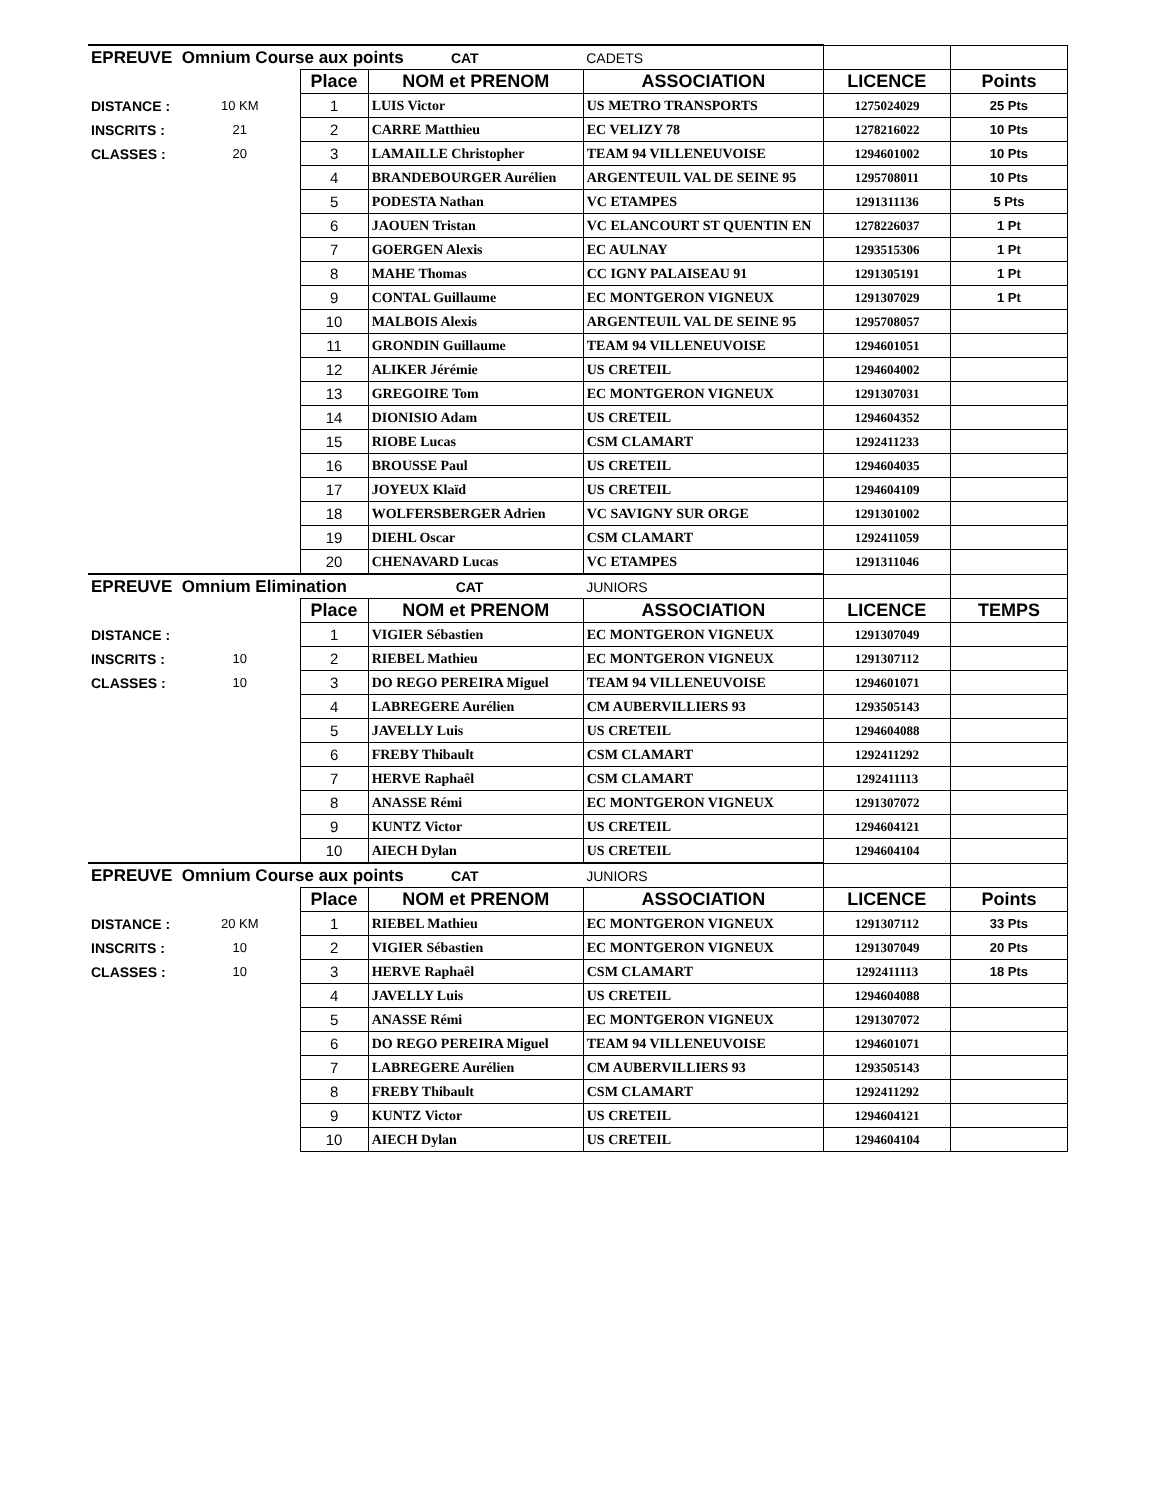| EPREUVE Omnium Course aux points CAT | | | | CADETS | | |
| | | Place | NOM et PRENOM | ASSOCIATION | LICENCE | Points |
| DISTANCE : | 10 KM | 1 | LUIS Victor | US METRO TRANSPORTS | 1275024029 | 25 Pts |
| INSCRITS : | 21 | 2 | CARRE Matthieu | EC VELIZY 78 | 1278216022 | 10 Pts |
| CLASSES : | 20 | 3 | LAMAILLE Christopher | TEAM 94 VILLENEUVOISE | 1294601002 | 10 Pts |
| | | 4 | BRANDEBOURGER Aurélien | ARGENTEUIL VAL DE SEINE 95 | 1295708011 | 10 Pts |
| | | 5 | PODESTA Nathan | VC ETAMPES | 1291311136 | 5 Pts |
| | | 6 | JAOUEN Tristan | VC ELANCOURT ST QUENTIN EN | 1278226037 | 1 Pt |
| | | 7 | GOERGEN Alexis | EC AULNAY | 1293515306 | 1 Pt |
| | | 8 | MAHE Thomas | CC IGNY PALAISEAU 91 | 1291305191 | 1 Pt |
| | | 9 | CONTAL Guillaume | EC MONTGERON VIGNEUX | 1291307029 | 1 Pt |
| | | 10 | MALBOIS Alexis | ARGENTEUIL VAL DE SEINE 95 | 1295708057 | |
| | | 11 | GRONDIN Guillaume | TEAM 94 VILLENEUVOISE | 1294601051 | |
| | | 12 | ALIKER Jérémie | US CRETEIL | 1294604002 | |
| | | 13 | GREGOIRE Tom | EC MONTGERON VIGNEUX | 1291307031 | |
| | | 14 | DIONISIO Adam | US CRETEIL | 1294604352 | |
| | | 15 | RIOBE Lucas | CSM CLAMART | 1292411233 | |
| | | 16 | BROUSSE Paul | US CRETEIL | 1294604035 | |
| | | 17 | JOYEUX Klaïd | US CRETEIL | 1294604109 | |
| | | 18 | WOLFERSBERGER Adrien | VC SAVIGNY SUR ORGE | 1291301002 | |
| | | 19 | DIEHL Oscar | CSM CLAMART | 1292411059 | |
| | | 20 | CHENAVARD Lucas | VC ETAMPES | 1291311046 | |
| EPREUVE Omnium Elimination CAT | | | | JUNIORS | | |
| | | Place | NOM et PRENOM | ASSOCIATION | LICENCE | TEMPS |
| DISTANCE : | | 1 | VIGIER Sébastien | EC MONTGERON VIGNEUX | 1291307049 | |
| INSCRITS : | 10 | 2 | RIEBEL Mathieu | EC MONTGERON VIGNEUX | 1291307112 | |
| CLASSES : | 10 | 3 | DO REGO PEREIRA Miguel | TEAM 94 VILLENEUVOISE | 1294601071 | |
| | | 4 | LABREGERE Aurélien | CM AUBERVILLIERS 93 | 1293505143 | |
| | | 5 | JAVELLY Luis | US CRETEIL | 1294604088 | |
| | | 6 | FREBY Thibault | CSM CLAMART | 1292411292 | |
| | | 7 | HERVE Raphaêl | CSM CLAMART | 1292411113 | |
| | | 8 | ANASSE Rémi | EC MONTGERON VIGNEUX | 1291307072 | |
| | | 9 | KUNTZ Victor | US CRETEIL | 1294604121 | |
| | | 10 | AIECH Dylan | US CRETEIL | 1294604104 | |
| EPREUVE Omnium Course aux points CAT | | | | JUNIORS | | |
| | | Place | NOM et PRENOM | ASSOCIATION | LICENCE | Points |
| DISTANCE : | 20 KM | 1 | RIEBEL Mathieu | EC MONTGERON VIGNEUX | 1291307112 | 33 Pts |
| INSCRITS : | 10 | 2 | VIGIER Sébastien | EC MONTGERON VIGNEUX | 1291307049 | 20 Pts |
| CLASSES : | 10 | 3 | HERVE Raphaêl | CSM CLAMART | 1292411113 | 18 Pts |
| | | 4 | JAVELLY Luis | US CRETEIL | 1294604088 | |
| | | 5 | ANASSE Rémi | EC MONTGERON VIGNEUX | 1291307072 | |
| | | 6 | DO REGO PEREIRA Miguel | TEAM 94 VILLENEUVOISE | 1294601071 | |
| | | 7 | LABREGERE Aurélien | CM AUBERVILLIERS 93 | 1293505143 | |
| | | 8 | FREBY Thibault | CSM CLAMART | 1292411292 | |
| | | 9 | KUNTZ Victor | US CRETEIL | 1294604121 | |
| | | 10 | AIECH Dylan | US CRETEIL | 1294604104 | |